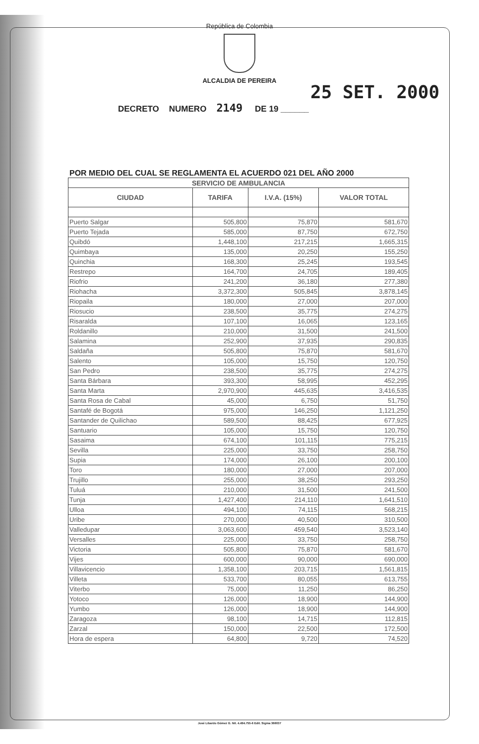República de Colombia
ALCALDIA DE PEREIRA
DECRETO NUMERO 2149 DE 19 ______
25 SET. 2000
POR MEDIO DEL CUAL SE REGLAMENTA EL ACUERDO 021 DEL AÑO 2000
| SERVICIO DE AMBULANCIA | | | |
| --- | --- | --- | --- |
| CIUDAD | TARIFA | I.V.A. (15%) | VALOR TOTAL |
| Puerto Salgar | 505,800 | 75,870 | 581,670 |
| Puerto Tejada | 585,000 | 87,750 | 672,750 |
| Quibdó | 1,448,100 | 217,215 | 1,665,315 |
| Quimbaya | 135,000 | 20,250 | 155,250 |
| Quinchia | 168,300 | 25,245 | 193,545 |
| Restrepo | 164,700 | 24,705 | 189,405 |
| Riofrio | 241,200 | 36,180 | 277,380 |
| Riohacha | 3,372,300 | 505,845 | 3,878,145 |
| Riopaila | 180,000 | 27,000 | 207,000 |
| Riosucio | 238,500 | 35,775 | 274,275 |
| Risaralda | 107,100 | 16,065 | 123,165 |
| Roldanillo | 210,000 | 31,500 | 241,500 |
| Salamina | 252,900 | 37,935 | 290,835 |
| Saldaña | 505,800 | 75,870 | 581,670 |
| Salento | 105,000 | 15,750 | 120,750 |
| San Pedro | 238,500 | 35,775 | 274,275 |
| Santa Bárbara | 393,300 | 58,995 | 452,295 |
| Santa Marta | 2,970,900 | 445,635 | 3,416,535 |
| Santa Rosa de Cabal | 45,000 | 6,750 | 51,750 |
| Santafé de Bogotá | 975,000 | 146,250 | 1,121,250 |
| Santander de Quilichao | 589,500 | 88,425 | 677,925 |
| Santuario | 105,000 | 15,750 | 120,750 |
| Sasaima | 674,100 | 101,115 | 775,215 |
| Sevilla | 225,000 | 33,750 | 258,750 |
| Supia | 174,000 | 26,100 | 200,100 |
| Toro | 180,000 | 27,000 | 207,000 |
| Trujillo | 255,000 | 38,250 | 293,250 |
| Tuluá | 210,000 | 31,500 | 241,500 |
| Tunja | 1,427,400 | 214,110 | 1,641,510 |
| Ulloa | 494,100 | 74,115 | 568,215 |
| Uribe | 270,000 | 40,500 | 310,500 |
| Valledupar | 3,063,600 | 459,540 | 3,523,140 |
| Versalles | 225,000 | 33,750 | 258,750 |
| Victoria | 505,800 | 75,870 | 581,670 |
| Vijes | 600,000 | 90,000 | 690,000 |
| Villavicencio | 1,358,100 | 203,715 | 1,561,815 |
| Villeta | 533,700 | 80,055 | 613,755 |
| Viterbo | 75,000 | 11,250 | 86,250 |
| Yotoco | 126,000 | 18,900 | 144,900 |
| Yumbo | 126,000 | 18,900 | 144,900 |
| Zaragoza | 98,100 | 14,715 | 112,815 |
| Zarzal | 150,000 | 22,500 | 172,500 |
| Hora de espera | 64,800 | 9,720 | 74,520 |
José Libardo Gómez G. Nit. 4.494.755-6 Edit. Sigma 366037